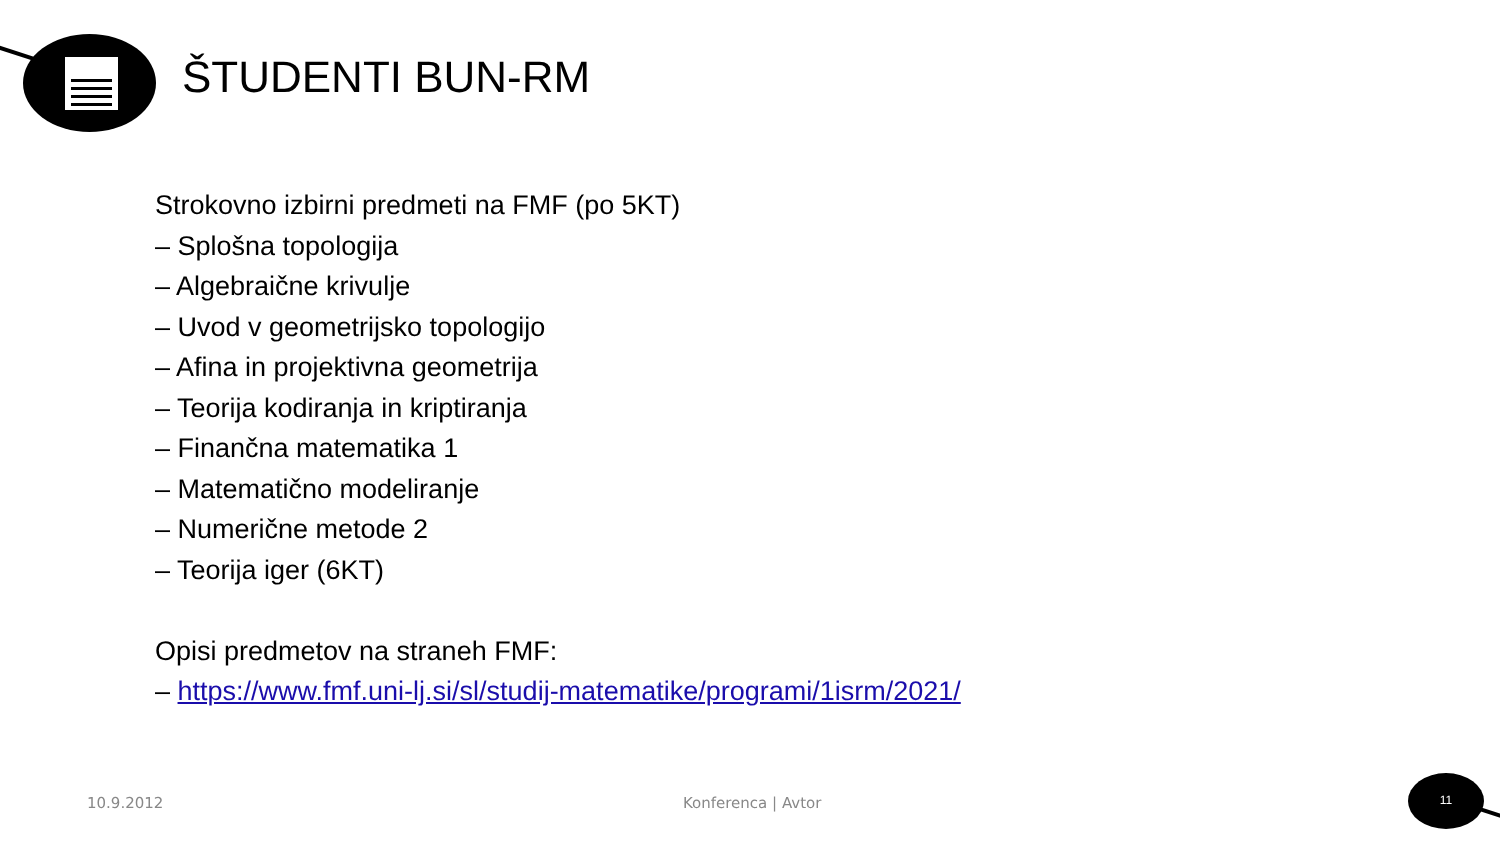ŠTUDENTI BUN-RM
Strokovno izbirni predmeti na FMF (po 5KT)
– Splošna topologija
– Algebraične krivulje
– Uvod v geometrijsko topologijo
– Afina in projektivna geometrija
– Teorija kodiranja in kriptiranja
– Finančna matematika 1
– Matematično modeliranje
– Numerične metode 2
– Teorija iger (6KT)
Opisi predmetov na straneh FMF:
– https://www.fmf.uni-lj.si/sl/studij-matematike/programi/1isrm/2021/
10.9.2012 Konferenca | Avtor
11